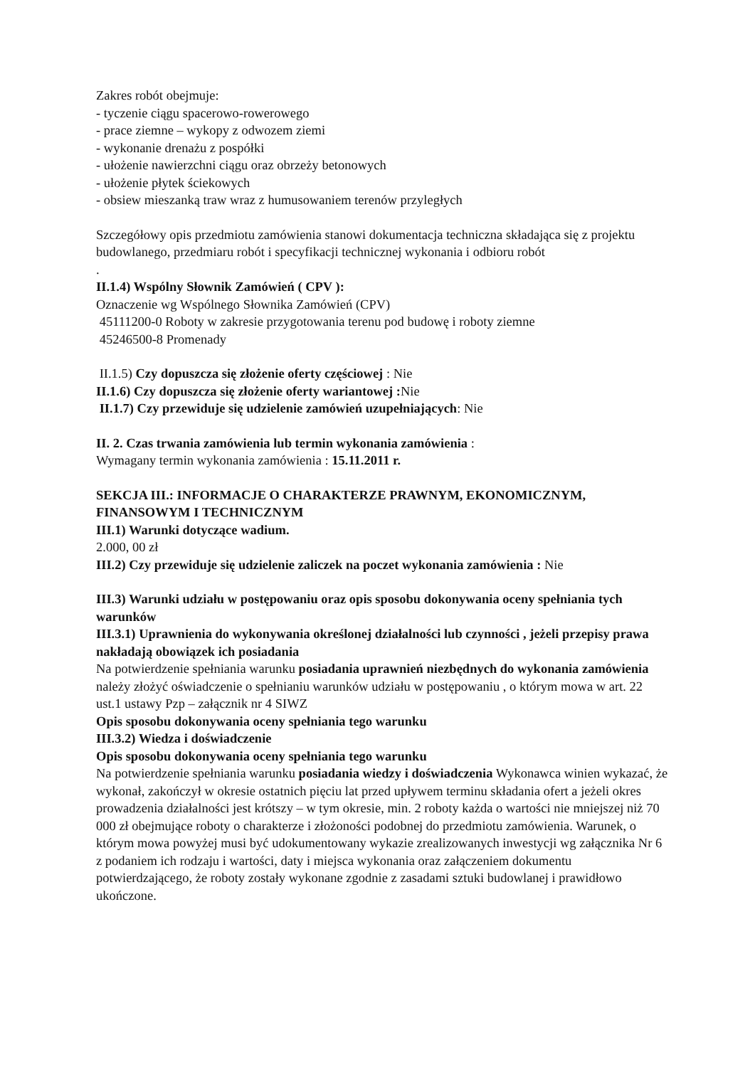Zakres robót obejmuje:
- tyczenie ciągu spacerowo-rowerowego
- prace ziemne – wykopy z odwozem ziemi
- wykonanie drenażu z pospółki
- ułożenie nawierzchni ciągu oraz obrzeży betonowych
- ułożenie płytek ściekowych
- obsiew mieszanką traw wraz z humusowaniem terenów przyległych
Szczegółowy opis przedmiotu zamówienia stanowi dokumentacja techniczna składająca się z projektu budowlanego, przedmiaru robót i specyfikacji technicznej wykonania i odbioru robót
.
II.1.4) Wspólny Słownik Zamówień ( CPV ):
Oznaczenie wg Wspólnego Słownika Zamówień (CPV)
45111200-0 Roboty w zakresie przygotowania terenu pod budowę i roboty ziemne
45246500-8 Promenady
II.1.5) Czy dopuszcza się złożenie oferty częściowej : Nie
II.1.6) Czy dopuszcza się złożenie oferty wariantowej : Nie
II.1.7) Czy przewiduje się udzielenie zamówień uzupełniających: Nie
II. 2. Czas trwania zamówienia lub termin wykonania zamówienia :
Wymagany termin wykonania zamówienia : 15.11.2011 r.
SEKCJA III.: INFORMACJE O CHARAKTERZE PRAWNYM, EKONOMICZNYM, FINANSOWYM I TECHNICZNYM
III.1) Warunki dotyczące wadium.
2.000, 00 zł
III.2) Czy przewiduje się udzielenie zaliczek na poczet wykonania zamówienia : Nie
III.3) Warunki udziału w postępowaniu oraz opis sposobu dokonywania oceny spełniania tych warunków
III.3.1) Uprawnienia do wykonywania określonej działalności lub czynności , jeżeli przepisy prawa nakładają obowiązek ich posiadania
Na potwierdzenie spełniania warunku posiadania uprawnień niezbędnych do wykonania zamówienia należy złożyć oświadczenie o spełnianiu warunków udziału w postępowaniu , o którym mowa w art. 22 ust.1 ustawy Pzp – załącznik nr 4 SIWZ
Opis sposobu dokonywania oceny spełniania tego warunku
III.3.2) Wiedza i doświadczenie
Opis sposobu dokonywania oceny spełniania tego warunku
Na potwierdzenie spełniania warunku posiadania wiedzy i doświadczenia Wykonawca winien wykazać, że wykonał, zakończył w okresie ostatnich pięciu lat przed upływem terminu składania ofert a jeżeli okres prowadzenia działalności jest krótszy – w tym okresie, min. 2 roboty każda o wartości nie mniejszej niż 70 000 zł obejmujące roboty o charakterze i złożoności podobnej do przedmiotu zamówienia. Warunek, o którym mowa powyżej musi być udokumentowany wykazie zrealizowanych inwestycji wg załącznika Nr 6 z podaniem ich rodzaju i wartości, daty i miejsca wykonania oraz załączeniem dokumentu potwierdzającego, że roboty zostały wykonane zgodnie z zasadami sztuki budowlanej i prawidłowo ukończone.